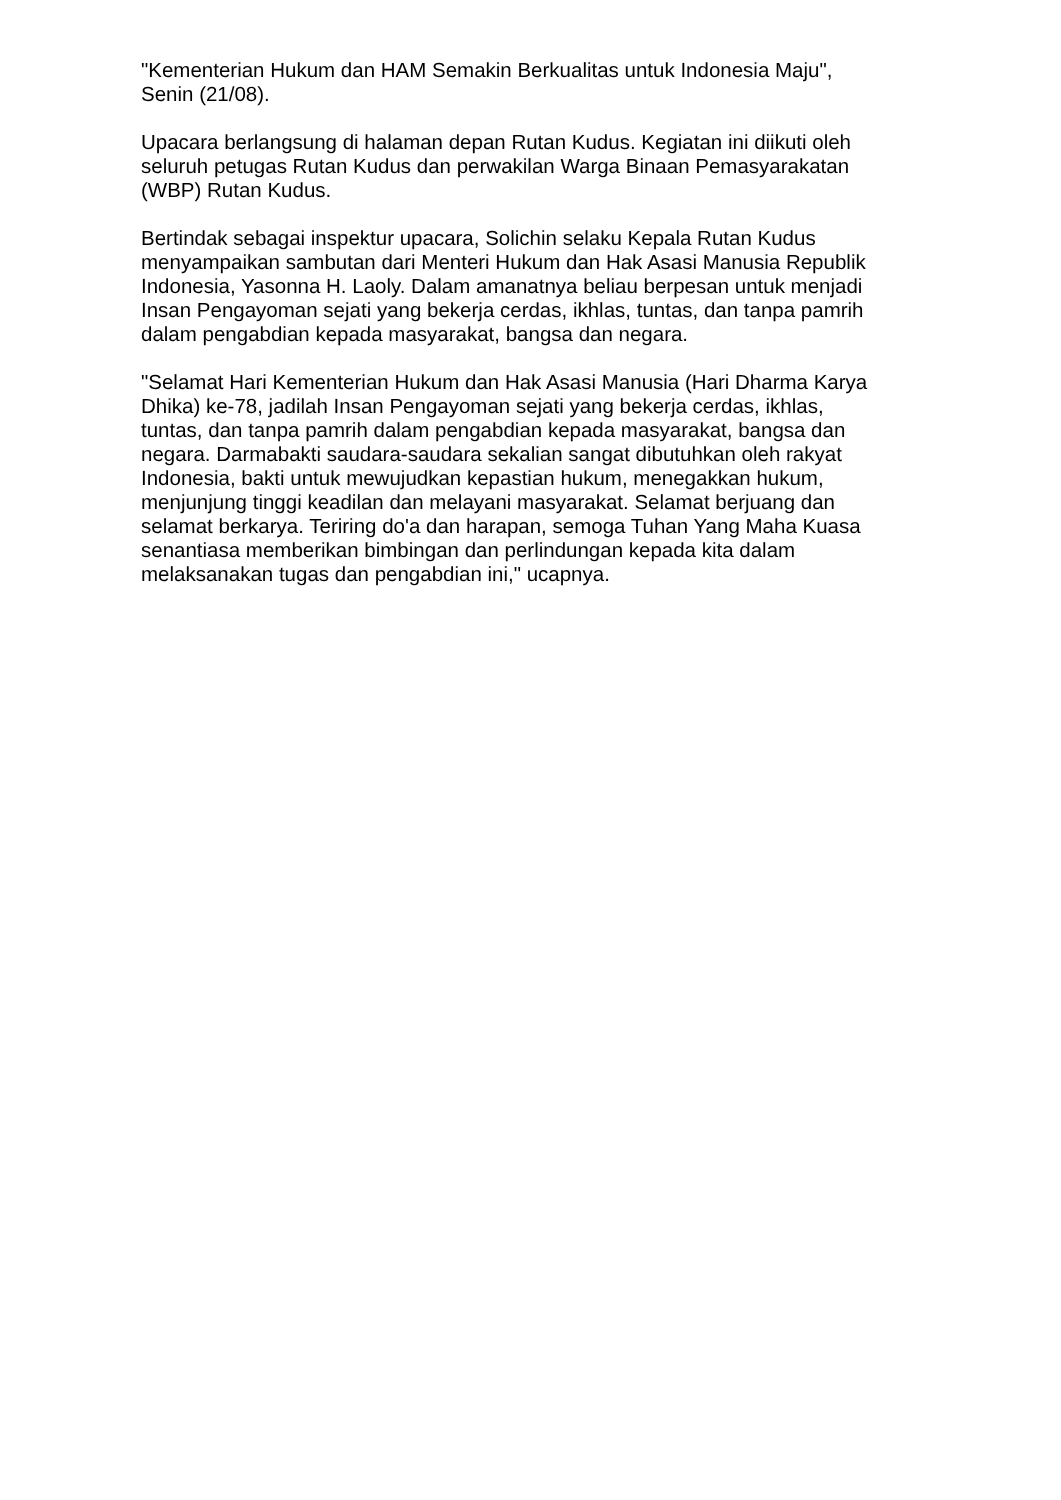"Kementerian Hukum dan HAM Semakin Berkualitas untuk Indonesia Maju",
Senin (21/08).
Upacara berlangsung di halaman depan Rutan Kudus. Kegiatan ini diikuti oleh
seluruh petugas Rutan Kudus dan perwakilan Warga Binaan Pemasyarakatan
(WBP) Rutan Kudus.
Bertindak sebagai inspektur upacara, Solichin selaku Kepala Rutan Kudus
menyampaikan sambutan dari Menteri Hukum dan Hak Asasi Manusia Republik
Indonesia, Yasonna H. Laoly. Dalam amanatnya beliau berpesan untuk menjadi
Insan Pengayoman sejati yang bekerja cerdas, ikhlas, tuntas, dan tanpa pamrih
dalam pengabdian kepada masyarakat, bangsa dan negara.
"Selamat Hari Kementerian Hukum dan Hak Asasi Manusia (Hari Dharma Karya
Dhika) ke-78, jadilah Insan Pengayoman sejati yang bekerja cerdas, ikhlas,
tuntas, dan tanpa pamrih dalam pengabdian kepada masyarakat, bangsa dan
negara. Darmabakti saudara-saudara sekalian sangat dibutuhkan oleh rakyat
Indonesia, bakti untuk mewujudkan kepastian hukum, menegakkan hukum,
menjunjung tinggi keadilan dan melayani masyarakat. Selamat berjuang dan
selamat berkarya. Teriring do'a dan harapan, semoga Tuhan Yang Maha Kuasa
senantiasa memberikan bimbingan dan perlindungan kepada kita dalam
melaksanakan tugas dan pengabdian ini," ucapnya.